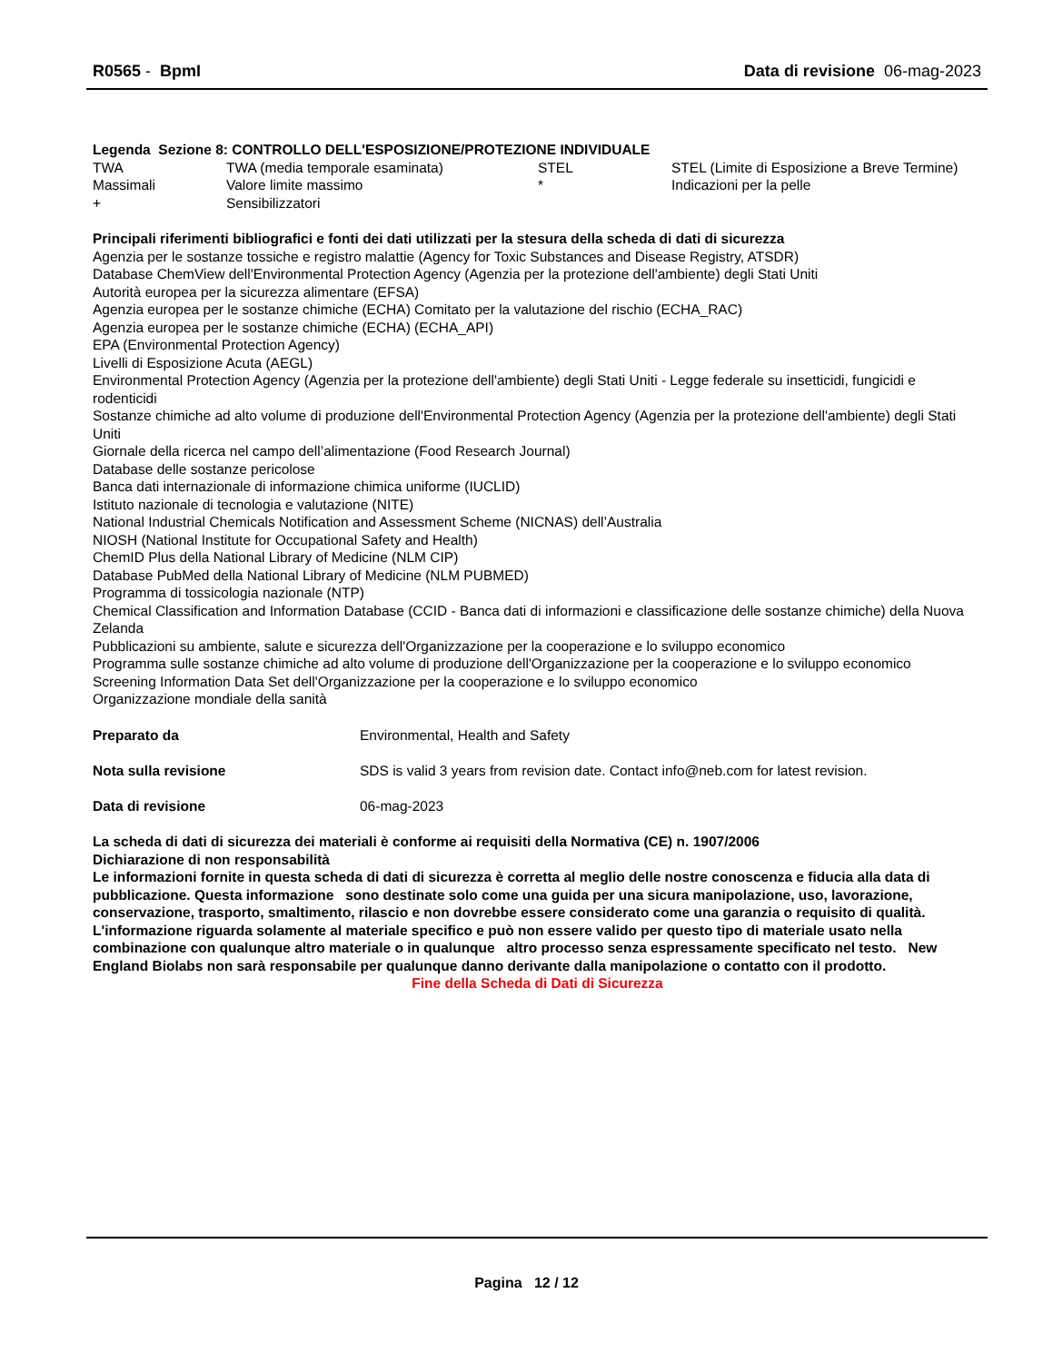R0565 - BpmI Data di revisione 06-mag-2023
Legenda Sezione 8: CONTROLLO DELL'ESPOSIZIONE/PROTEZIONE INDIVIDUALE
| TWA | TWA (media temporale esaminata) | STEL | STEL (Limite di Esposizione a Breve Termine) |
| Massimali | Valore limite massimo | * | Indicazioni per la pelle |
| + | Sensibilizzatori | | |
Principali riferimenti bibliografici e fonti dei dati utilizzati per la stesura della scheda di dati di sicurezza
Agenzia per le sostanze tossiche e registro malattie (Agency for Toxic Substances and Disease Registry, ATSDR)
Database ChemView dell'Environmental Protection Agency (Agenzia per la protezione dell'ambiente) degli Stati Uniti
Autorità europea per la sicurezza alimentare (EFSA)
Agenzia europea per le sostanze chimiche (ECHA) Comitato per la valutazione del rischio (ECHA_RAC)
Agenzia europea per le sostanze chimiche (ECHA) (ECHA_API)
EPA (Environmental Protection Agency)
Livelli di Esposizione Acuta (AEGL)
Environmental Protection Agency (Agenzia per la protezione dell'ambiente) degli Stati Uniti - Legge federale su insetticidi, fungicidi e rodenticidi
Sostanze chimiche ad alto volume di produzione dell'Environmental Protection Agency (Agenzia per la protezione dell'ambiente) degli Stati Uniti
Giornale della ricerca nel campo dell’alimentazione (Food Research Journal)
Database delle sostanze pericolose
Banca dati internazionale di informazione chimica uniforme (IUCLID)
Istituto nazionale di tecnologia e valutazione (NITE)
National Industrial Chemicals Notification and Assessment Scheme (NICNAS) dell’Australia
NIOSH (National Institute for Occupational Safety and Health)
ChemID Plus della National Library of Medicine (NLM CIP)
Database PubMed della National Library of Medicine (NLM PUBMED)
Programma di tossicologia nazionale (NTP)
Chemical Classification and Information Database (CCID - Banca dati di informazioni e classificazione delle sostanze chimiche) della Nuova Zelanda
Pubblicazioni su ambiente, salute e sicurezza dell'Organizzazione per la cooperazione e lo sviluppo economico
Programma sulle sostanze chimiche ad alto volume di produzione dell'Organizzazione per la cooperazione e lo sviluppo economico
Screening Information Data Set dell'Organizzazione per la cooperazione e lo sviluppo economico
Organizzazione mondiale della sanità
| Preparato da | Environmental, Health and Safety |
| Nota sulla revisione | SDS is valid 3 years from revision date. Contact info@neb.com for latest revision. |
| Data di revisione | 06-mag-2023 |
La scheda di dati di sicurezza dei materiali è conforme ai requisiti della Normativa (CE) n. 1907/2006
Dichiarazione di non responsabilità
Le informazioni fornite in questa scheda di dati di sicurezza è corretta al meglio delle nostre conoscenza e fiducia alla data di pubblicazione. Questa informazione sono destinate solo come una guida per una sicura manipolazione, uso, lavorazione, conservazione, trasporto, smaltimento, rilascio e non dovrebbe essere considerato come una garanzia o requisito di qualità. L'informazione riguarda solamente al materiale specifico e può non essere valido per questo tipo di materiale usato nella combinazione con qualunque altro materiale o in qualunque altro processo senza espressamente specificato nel testo. New England Biolabs non sarà responsabile per qualunque danno derivante dalla manipolazione o contatto con il prodotto.
Fine della Scheda di Dati di Sicurezza
Pagina 12 / 12